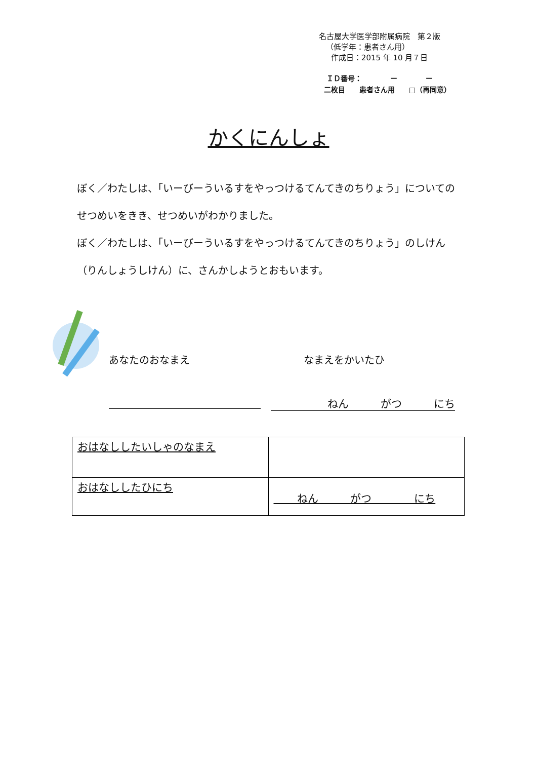名古屋大学医学部附属病院　第２版
（低学年：患者さん用）
作成日：2015 年 10 月７日
ＩＤ番号：　　　　ー　　　　ー
二枚目　　患者さん用　　□（再同意）
かくにんしょ
ぼく／わたしは、「いーびーういるすをやっつけるてんてきのちりょう」についてのせつめいをきき、せつめいがわかりました。
ぼく／わたしは、「いーびーういるすをやっつけるてんてきのちりょう」のしけん（りんしょうしけん）に、さんかしようとおもいます。
あなたのおなまえ なまえをかいたひ
ねん　　　がつ　　　にち
| おはなししたいしゃのなまえ | |
| おはなししたひにち | ねん がつ にち |